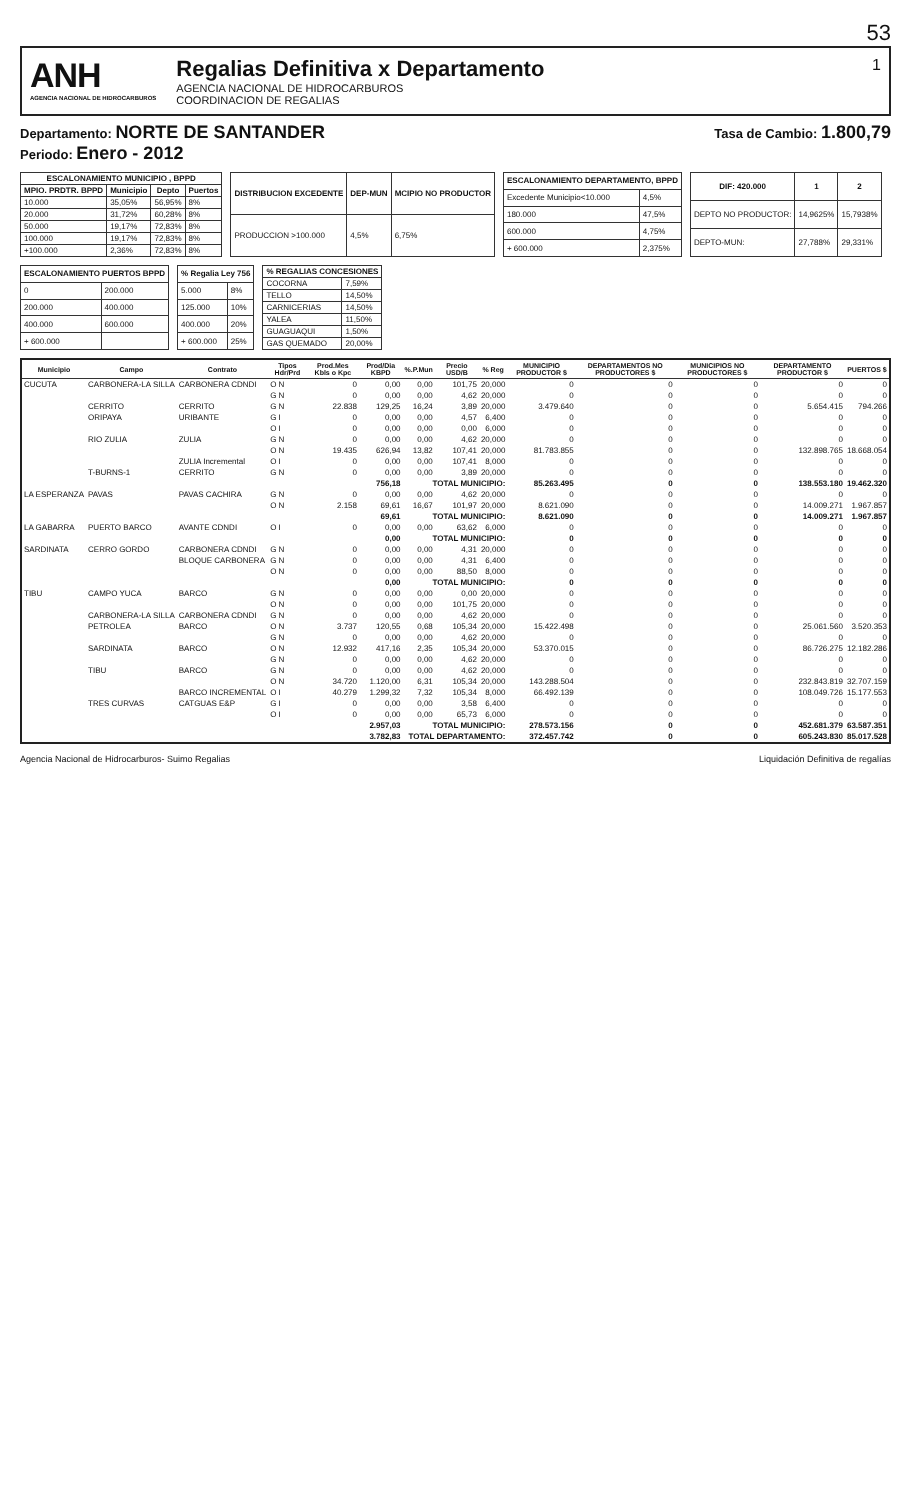53
ANH
AGENCIA NACIONAL DE HIDROCARBUROS
Regalias Definitiva x Departamento
AGENCIA NACIONAL DE HIDROCARBUROS
COORDINACION DE REGALIAS
1
Departamento: NORTE DE SANTANDER
Periodo: Enero - 2012
Tasa de Cambio: 1.800,79
| ESCALONAMIENTO MUNICIPIO , BPPD | | | |
| --- | --- | --- | --- |
| MPIO. PRDTR. BPPD | Municipio | Depto | Puertos |
| 10.000 | 35,05% | 56,95% | 8% |
| 20.000 | 31,72% | 60,28% | 8% |
| 50.000 | 19,17% | 72,83% | 8% |
| 100.000 | 19,17% | 72,83% | 8% |
| +100.000 | 2,36% | 72,83% | 8% |
| DISTRIBUCION EXCEDENTE | DEP-MUN | MCIPIO NO PRODUCTOR |
| --- | --- | --- |
| PRODUCCION >100.000 | 4,5% | 6,75% |
| ESCALONAMIENTO DEPARTAMENTO, BPPD | |
| --- | --- |
| Excedente Municipio<10.000 | 4,5% |
| 180.000 | 47,5% |
| 600.000 | 4,75% |
| + 600.000 | 2,375% |
| DIF: 420.000 | 1 | 2 |
| --- | --- | --- |
| DEPTO NO PRODUCTOR: | 14,9625% | 15,7938% |
| DEPTO-MUN: | 27,788% | 29,331% |
| ESCALONAMIENTO PUERTOS BPPD | |
| --- | --- |
| 0 | 200.000 |
| 200.000 | 400.000 |
| 400.000 | 600.000 |
| + 600.000 | |
| % Regalia Ley 756 | |
| --- | --- |
| 5.000 | 8% |
| 125.000 | 10% |
| 400.000 | 20% |
| + 600.000 | 25% |
| % REGALIAS CONCESIONES | |
| --- | --- |
| COCORNA | 7,59% |
| TELLO | 14,50% |
| CARNICERIAS | 14,50% |
| YALEA | 11,50% |
| GUAGUAQUI | 1,50% |
| GAS QUEMADO | 20,00% |
| Municipio | Campo | Contrato | Tipos Hdr/Prd | Prod.Mes Kbls o Kpc | Prod/Dia KBPD | %.P.Mun | Precio USD/B | % Reg | MUNICIPIO PRODUCTOR $ | DEPARTAMENTOS NO PRODUCTORES $ | MUNICIPIOS NO PRODUCTORES $ | DEPARTAMENTO PRODUCTOR $ | PUERTOS $ |
| --- | --- | --- | --- | --- | --- | --- | --- | --- | --- | --- | --- | --- | --- |
| CUCUTA | CARBONERA-LA SILLA | CARBONERA CDNDI | O N | 0 | 0,00 | 0,00 | 101,75 | 20,000 | 0 | 0 | 0 | 0 | 0 |
| | | | G N | 0 | 0,00 | 0,00 | 4,62 | 20,000 | 0 | 0 | 0 | 0 | 0 |
| | CERRITO | CERRITO | G N | 22.838 | 129,25 | 16,24 | 3,89 | 20,000 | 3.479.640 | 0 | 0 | 5.654.415 | 794.266 |
| | ORIPAYA | URIBANTE | G I | 0 | 0,00 | 0,00 | 4,57 | 6,400 | 0 | 0 | 0 | 0 | 0 |
| | | | O I | 0 | 0,00 | 0,00 | 0,00 | 6,000 | 0 | 0 | 0 | 0 | 0 |
| | RIO ZULIA | ZULIA | G N | 0 | 0,00 | 0,00 | 4,62 | 20,000 | 0 | 0 | 0 | 0 | 0 |
| | | | O N | 19.435 | 626,94 | 13,82 | 107,41 | 20,000 | 81.783.855 | 0 | 0 | 132.898.765 | 18.668.054 |
| | | ZULIA Incremental | O I | 0 | 0,00 | 0,00 | 107,41 | 8,000 | 0 | 0 | 0 | 0 | 0 |
| | T-BURNS-1 | CERRITO | G N | 0 | 0,00 | 0,00 | 3,89 | 20,000 | 0 | 0 | 0 | 0 | 0 |
| | | | | | 756,18 | TOTAL MUNICIPIO: | | | 85.263.495 | 0 | 0 | 138.553.180 | 19.462.320 |
| LA ESPERANZA | PAVAS | PAVAS CACHIRA | G N | 0 | 0,00 | 0,00 | 4,62 | 20,000 | 0 | 0 | 0 | 0 | 0 |
| | | | O N | 2.158 | 69,61 | 16,67 | 101,97 | 20,000 | 8.621.090 | 0 | 0 | 14.009.271 | 1.967.857 |
| | | | | | 69,61 | TOTAL MUNICIPIO: | | | 8.621.090 | 0 | 0 | 14.009.271 | 1.967.857 |
| LA GABARRA | PUERTO BARCO | AVANTE CDNDI | O I | 0 | 0,00 | 0,00 | 63,62 | 6,000 | 0 | 0 | 0 | 0 | 0 |
| | | | | | 0,00 | TOTAL MUNICIPIO: | | | 0 | 0 | 0 | 0 | 0 |
| SARDINATA | CERRO GORDO | CARBONERA CDNDI | G N | 0 | 0,00 | 0,00 | 4,31 | 20,000 | 0 | 0 | 0 | 0 | 0 |
| | | BLOQUE CARBONERA | G N | 0 | 0,00 | 0,00 | 4,31 | 6,400 | 0 | 0 | 0 | 0 | 0 |
| | | | O N | 0 | 0,00 | 0,00 | 88,50 | 8,000 | 0 | 0 | 0 | 0 | 0 |
| | | | | | 0,00 | TOTAL MUNICIPIO: | | | 0 | 0 | 0 | 0 | 0 |
| TIBU | CAMPO YUCA | BARCO | G N | 0 | 0,00 | 0,00 | 0,00 | 20,000 | 0 | 0 | 0 | 0 | 0 |
| | | | O N | 0 | 0,00 | 0,00 | 101,75 | 20,000 | 0 | 0 | 0 | 0 | 0 |
| | CARBONERA-LA SILLA | CARBONERA CDNDI | G N | 0 | 0,00 | 0,00 | 4,62 | 20,000 | 0 | 0 | 0 | 0 | 0 |
| | PETROLEA | BARCO | O N | 3.737 | 120,55 | 0,68 | 105,34 | 20,000 | 15.422.498 | 0 | 0 | 25.061.560 | 3.520.353 |
| | | | G N | 0 | 0,00 | 0,00 | 4,62 | 20,000 | 0 | 0 | 0 | 0 | 0 |
| | SARDINATA | BARCO | O N | 12.932 | 417,16 | 2,35 | 105,34 | 20,000 | 53.370.015 | 0 | 0 | 86.726.275 | 12.182.286 |
| | | | G N | 0 | 0,00 | 0,00 | 4,62 | 20,000 | 0 | 0 | 0 | 0 | 0 |
| | TIBU | BARCO | G N | 0 | 0,00 | 0,00 | 4,62 | 20,000 | 0 | 0 | 0 | 0 | 0 |
| | | | O N | 34.720 | 1.120,00 | 6,31 | 105,34 | 20,000 | 143.288.504 | 0 | 0 | 232.843.819 | 32.707.159 |
| | | BARCO INCREMENTAL | O I | 40.279 | 1.299,32 | 7,32 | 105,34 | 8,000 | 66.492.139 | 0 | 0 | 108.049.726 | 15.177.553 |
| | TRES CURVAS | CATGUAS E&P | G I | 0 | 0,00 | 0,00 | 3,58 | 6,400 | 0 | 0 | 0 | 0 | 0 |
| | | | O I | 0 | 0,00 | 0,00 | 65,73 | 6,000 | 0 | 0 | 0 | 0 | 0 |
| | | | | | 2.957,03 | TOTAL MUNICIPIO: | | | 278.573.156 | 0 | 0 | 452.681.379 | 63.587.351 |
| | | | | | 3.782,83 | TOTAL DEPARTAMENTO: | | | 372.457.742 | 0 | 0 | 605.243.830 | 85.017.528 |
Agencia Nacional de Hidrocarburos- Suimo Regalias Liquidación Definitiva de regalías